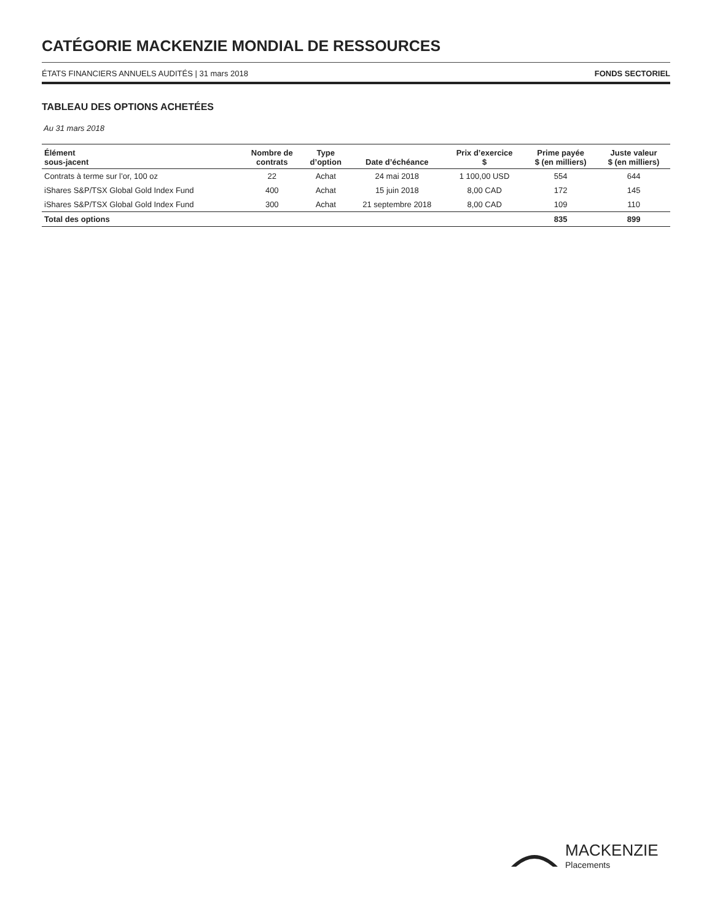CATÉGORIE MACKENZIE MONDIAL DE RESSOURCES
ÉTATS FINANCIERS ANNUELS AUDITÉS | 31 mars 2018 FONDS SECTORIEL
TABLEAU DES OPTIONS ACHETÉES
Au 31 mars 2018
| Élément sous-jacent | Nombre de contrats | Type d’option | Date d’échéance | Prix d’exercice $ | Prime payée $ (en milliers) | Juste valeur $ (en milliers) |
| --- | --- | --- | --- | --- | --- | --- |
| Contrats à terme sur l’or, 100 oz | 22 | Achat | 24 mai 2018 | 1 100,00 USD | 554 | 644 |
| iShares S&P/TSX Global Gold Index Fund | 400 | Achat | 15 juin 2018 | 8,00 CAD | 172 | 145 |
| iShares S&P/TSX Global Gold Index Fund | 300 | Achat | 21 septembre 2018 | 8,00 CAD | 109 | 110 |
| Total des options | | | | | 835 | 899 |
MACKENZIE
Placements